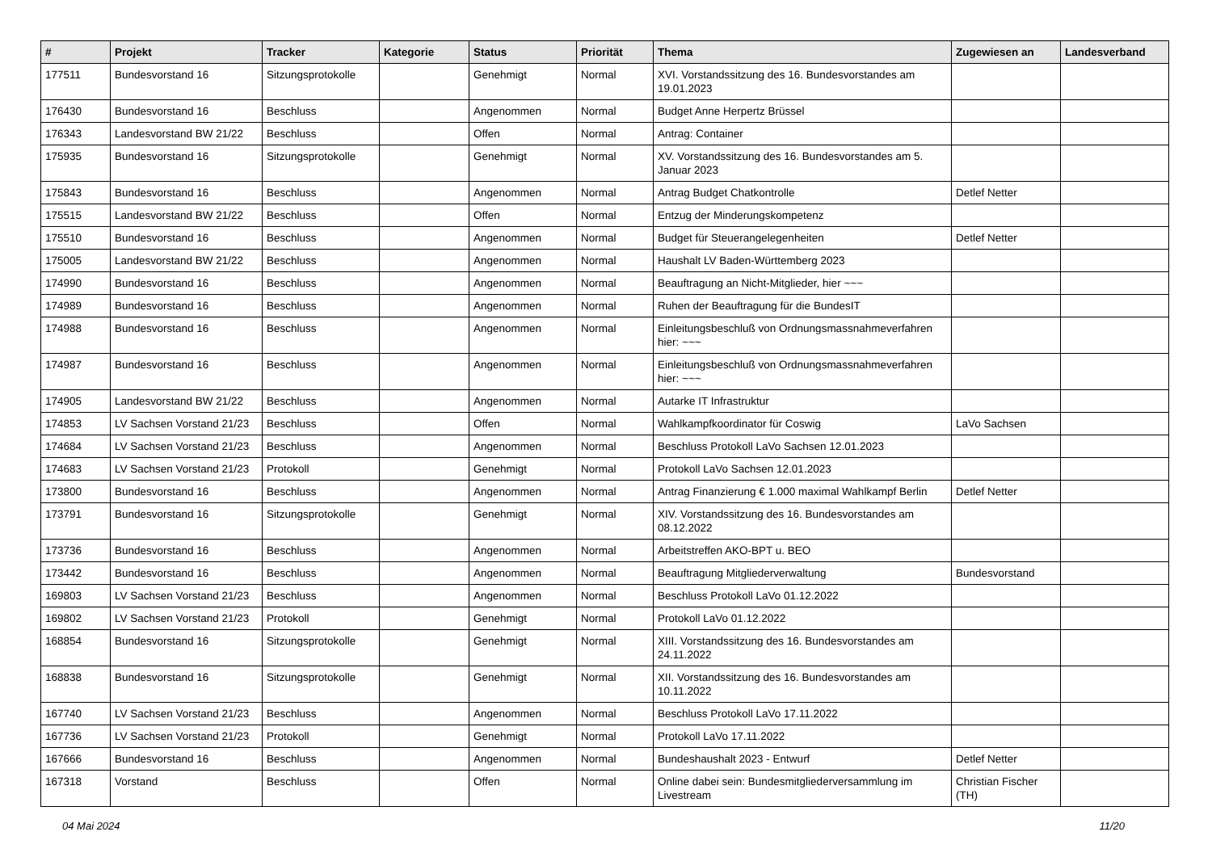| # | Projekt | Tracker | Kategorie | Status | Priorität | Thema | Zugewiesen an | Landesverband |
| --- | --- | --- | --- | --- | --- | --- | --- | --- |
| 177511 | Bundesvorstand 16 | Sitzungsprotokolle | | Genehmigt | Normal | XVI. Vorstandssitzung des 16. Bundesvorstandes am 19.01.2023 | | |
| 176430 | Bundesvorstand 16 | Beschluss | | Angenommen | Normal | Budget Anne Herpertz Brüssel | | |
| 176343 | Landesvorstand BW 21/22 | Beschluss | | Offen | Normal | Antrag: Container | | |
| 175935 | Bundesvorstand 16 | Sitzungsprotokolle | | Genehmigt | Normal | XV. Vorstandssitzung des 16. Bundesvorstandes am 5. Januar 2023 | | |
| 175843 | Bundesvorstand 16 | Beschluss | | Angenommen | Normal | Antrag Budget Chatkontrolle | Detlef Netter | |
| 175515 | Landesvorstand BW 21/22 | Beschluss | | Offen | Normal | Entzug der Minderungskompetenz | | |
| 175510 | Bundesvorstand 16 | Beschluss | | Angenommen | Normal | Budget für Steuerangelegenheiten | Detlef Netter | |
| 175005 | Landesvorstand BW 21/22 | Beschluss | | Angenommen | Normal | Haushalt LV Baden-Württemberg 2023 | | |
| 174990 | Bundesvorstand 16 | Beschluss | | Angenommen | Normal | Beauftragung an Nicht-Mitglieder, hier ~~~ | | |
| 174989 | Bundesvorstand 16 | Beschluss | | Angenommen | Normal | Ruhen der Beauftragung für die BundesIT | | |
| 174988 | Bundesvorstand 16 | Beschluss | | Angenommen | Normal | Einleitungsbeschluß von Ordnungsmassnahmeverfahren hier: ~~~ | | |
| 174987 | Bundesvorstand 16 | Beschluss | | Angenommen | Normal | Einleitungsbeschluß von Ordnungsmassnahmeverfahren hier: ~~~ | | |
| 174905 | Landesvorstand BW 21/22 | Beschluss | | Angenommen | Normal | Autarke IT Infrastruktur | | |
| 174853 | LV Sachsen Vorstand 21/23 | Beschluss | | Offen | Normal | Wahlkampfkoordinator für Coswig | LaVo Sachsen | |
| 174684 | LV Sachsen Vorstand 21/23 | Beschluss | | Angenommen | Normal | Beschluss Protokoll LaVo Sachsen 12.01.2023 | | |
| 174683 | LV Sachsen Vorstand 21/23 | Protokoll | | Genehmigt | Normal | Protokoll LaVo Sachsen 12.01.2023 | | |
| 173800 | Bundesvorstand 16 | Beschluss | | Angenommen | Normal | Antrag Finanzierung € 1.000 maximal Wahlkampf Berlin | Detlef Netter | |
| 173791 | Bundesvorstand 16 | Sitzungsprotokolle | | Genehmigt | Normal | XIV. Vorstandssitzung des 16. Bundesvorstandes am 08.12.2022 | | |
| 173736 | Bundesvorstand 16 | Beschluss | | Angenommen | Normal | Arbeitstreffen AKO-BPT u. BEO | | |
| 173442 | Bundesvorstand 16 | Beschluss | | Angenommen | Normal | Beauftragung Mitgliederverwaltung | Bundesvorstand | |
| 169803 | LV Sachsen Vorstand 21/23 | Beschluss | | Angenommen | Normal | Beschluss Protokoll LaVo 01.12.2022 | | |
| 169802 | LV Sachsen Vorstand 21/23 | Protokoll | | Genehmigt | Normal | Protokoll LaVo 01.12.2022 | | |
| 168854 | Bundesvorstand 16 | Sitzungsprotokolle | | Genehmigt | Normal | XIII. Vorstandssitzung des 16. Bundesvorstandes am 24.11.2022 | | |
| 168838 | Bundesvorstand 16 | Sitzungsprotokolle | | Genehmigt | Normal | XII. Vorstandssitzung des 16. Bundesvorstandes am 10.11.2022 | | |
| 167740 | LV Sachsen Vorstand 21/23 | Beschluss | | Angenommen | Normal | Beschluss Protokoll LaVo 17.11.2022 | | |
| 167736 | LV Sachsen Vorstand 21/23 | Protokoll | | Genehmigt | Normal | Protokoll LaVo 17.11.2022 | | |
| 167666 | Bundesvorstand 16 | Beschluss | | Angenommen | Normal | Bundeshaushalt 2023 - Entwurf | Detlef Netter | |
| 167318 | Vorstand | Beschluss | | Offen | Normal | Online dabei sein: Bundesmitgliederversammlung im Livestream | Christian Fischer (TH) | |
04 Mai 2024 11/20